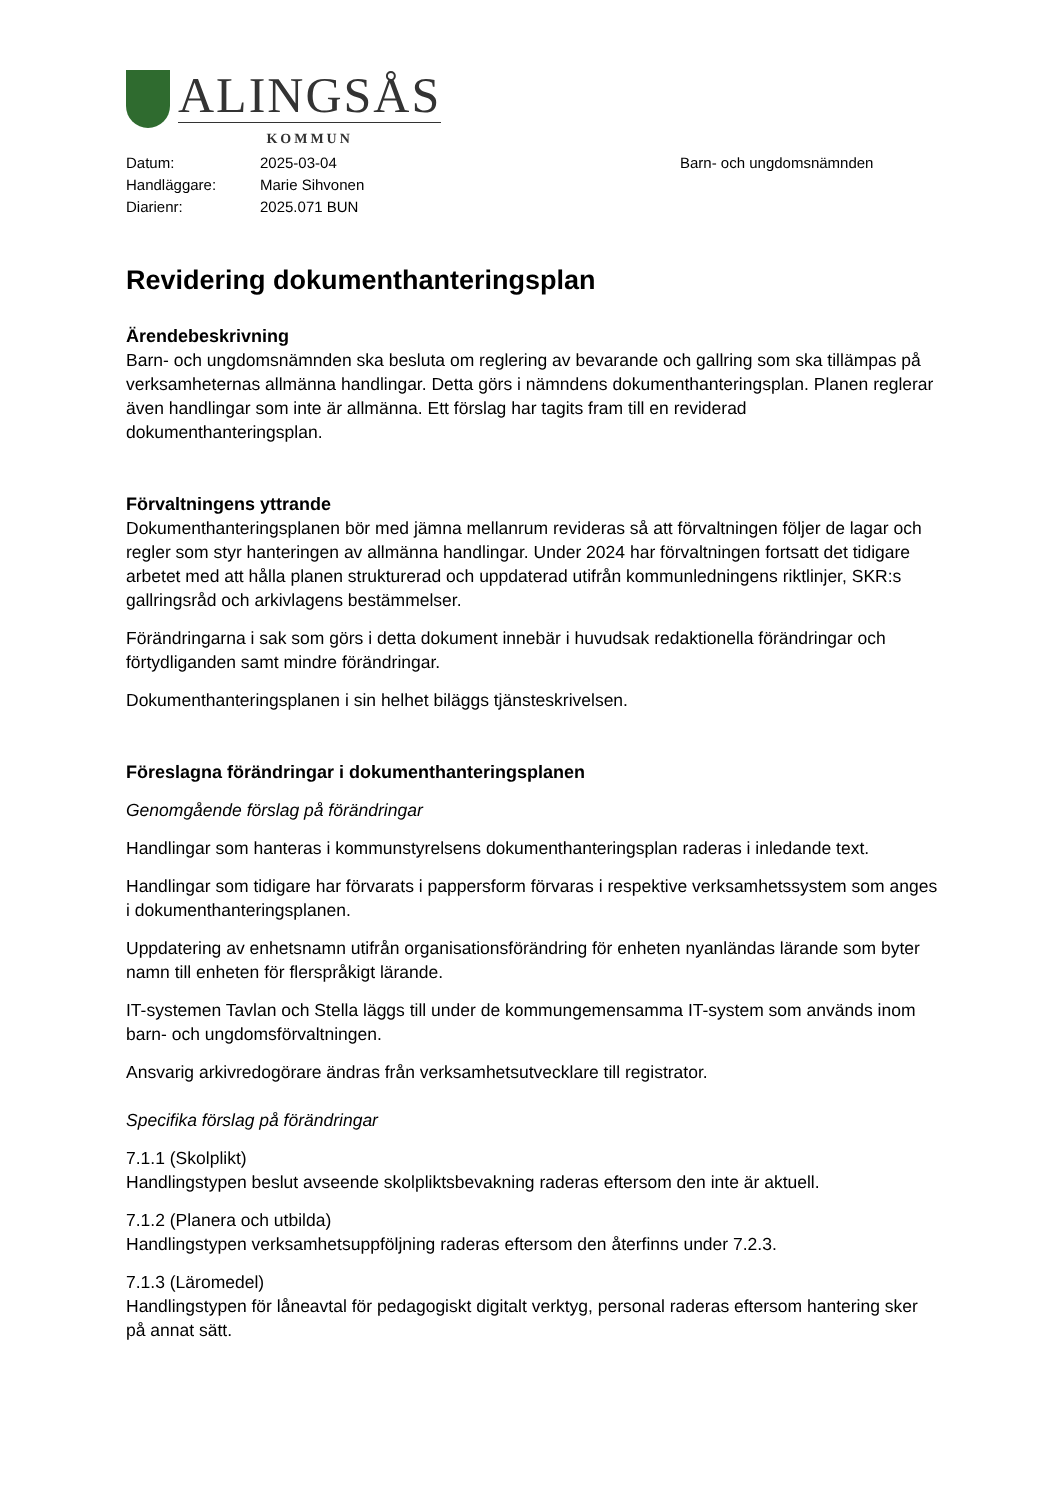ALINGSÅS
KOMMUN
Datum:
Handläggare:
Diarienr:
2025-03-04
Marie Sihvonen
2025.071 BUN
Barn- och ungdomsnämnden
Revidering dokumenthanteringsplan
Ärendebeskrivning
Barn- och ungdomsnämnden ska besluta om reglering av bevarande och gallring som ska tillämpas på verksamheternas allmänna handlingar. Detta görs i nämndens dokumenthanteringsplan. Planen reglerar även handlingar som inte är allmänna. Ett förslag har tagits fram till en reviderad dokumenthanteringsplan.
Förvaltningens yttrande
Dokumenthanteringsplanen bör med jämna mellanrum revideras så att förvaltningen följer de lagar och regler som styr hanteringen av allmänna handlingar. Under 2024 har förvaltningen fortsatt det tidigare arbetet med att hålla planen strukturerad och uppdaterad utifrån kommunledningens riktlinjer, SKR:s gallringsråd och arkivlagens bestämmelser.
Förändringarna i sak som görs i detta dokument innebär i huvudsak redaktionella förändringar och förtydliganden samt mindre förändringar.
Dokumenthanteringsplanen i sin helhet biläggs tjänsteskrivelsen.
Föreslagna förändringar i dokumenthanteringsplanen
Genomgående förslag på förändringar
Handlingar som hanteras i kommunstyrelsens dokumenthanteringsplan raderas i inledande text.
Handlingar som tidigare har förvarats i pappersform förvaras i respektive verksamhetssystem som anges i dokumenthanteringsplanen.
Uppdatering av enhetsnamn utifrån organisationsförändring för enheten nyanländas lärande som byter namn till enheten för flerspråkigt lärande.
IT-systemen Tavlan och Stella läggs till under de kommungemensamma IT-system som används inom barn- och ungdomsförvaltningen.
Ansvarig arkivredogörare ändras från verksamhetsutvecklare till registrator.
Specifika förslag på förändringar
7.1.1 (Skolplikt)
Handlingstypen beslut avseende skolpliktsbevakning raderas eftersom den inte är aktuell.
7.1.2 (Planera och utbilda)
Handlingstypen verksamhetsuppföljning raderas eftersom den återfinns under 7.2.3.
7.1.3 (Läromedel)
Handlingstypen för låneavtal för pedagogiskt digitalt verktyg, personal raderas eftersom hantering sker på annat sätt.